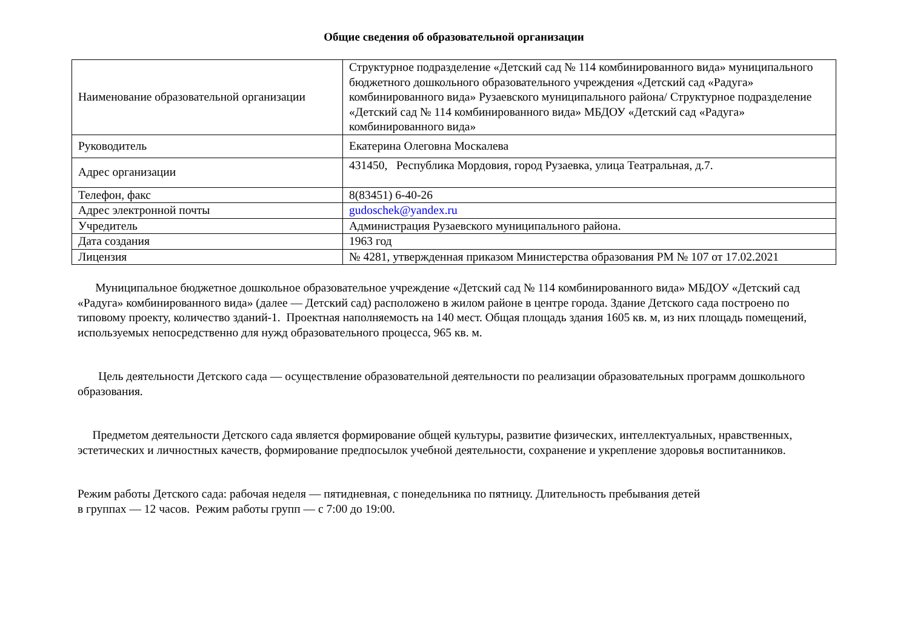Общие сведения об образовательной организации
| Наименование образовательной организации | Структурное подразделение «Детский сад № 114 комбинированного вида» муниципального бюджетного дошкольного образовательного учреждения «Детский сад «Радуга» комбинированного вида» Рузаевского муниципального района/ Структурное подразделение «Детский сад № 114 комбинированного вида» МБДОУ «Детский сад «Радуга» комбинированного вида» |
| Руководитель | Екатерина Олеговна Москалева |
| Адрес организации | 431450, Республика Мордовия, город Рузаевка, улица Театральная, д.7. |
| Телефон, факс | 8(83451) 6-40-26 |
| Адрес электронной почты | gudoschek@yandex.ru |
| Учредитель | Администрация Рузаевского муниципального района. |
| Дата создания | 1963 год |
| Лицензия | № 4281, утвержденная приказом Министерства образования РМ № 107 от 17.02.2021 |
Муниципальное бюджетное дошкольное образовательное учреждение «Детский сад № 114 комбинированного вида» МБДОУ «Детский сад «Радуга» комбинированного вида» (далее — Детский сад) расположено в жилом районе в центре города. Здание Детского сада построено по типовому проекту, количество зданий-1. Проектная наполняемость на 140 мест. Общая площадь здания 1605 кв. м, из них площадь помещений, используемых непосредственно для нужд образовательного процесса, 965 кв. м.
Цель деятельности Детского сада — осуществление образовательной деятельности по реализации образовательных программ дошкольного образования.
Предметом деятельности Детского сада является формирование общей культуры, развитие физических, интеллектуальных, нравственных, эстетических и личностных качеств, формирование предпосылок учебной деятельности, сохранение и укрепление здоровья воспитанников.
Режим работы Детского сада: рабочая неделя — пятидневная, с понедельника по пятницу. Длительность пребывания детей
в группах — 12 часов. Режим работы групп — с 7:00 до 19:00.